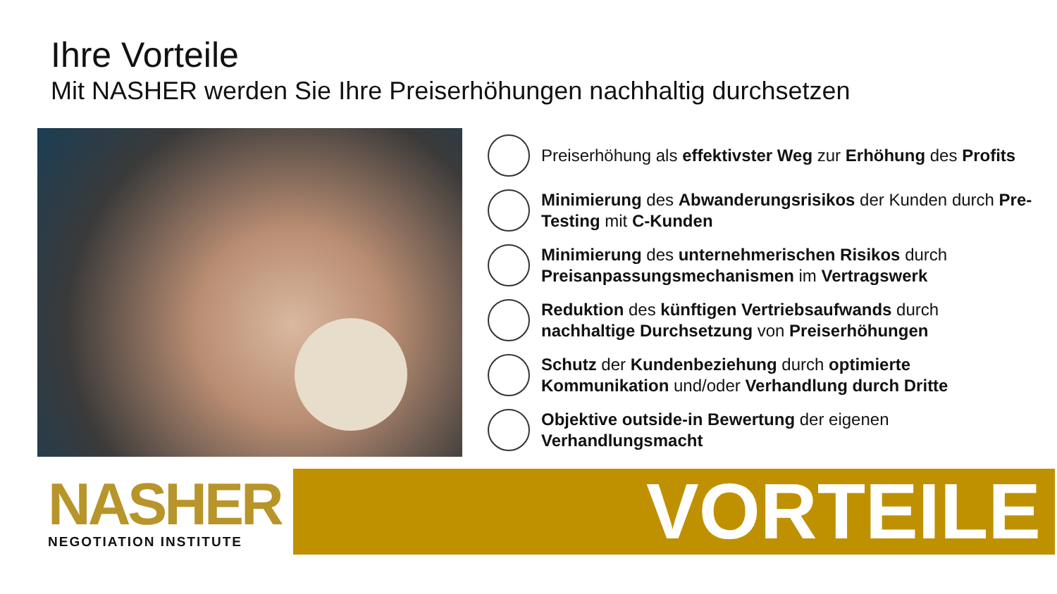Ihre Vorteile
Mit NASHER werden Sie Ihre Preiserhöhungen nachhaltig durchsetzen
Preiserhöhung als effektivster Weg zur Erhöhung des Profits
Minimierung des Abwanderungsrisikos der Kunden durch Pre-Testing mit C-Kunden
Minimierung des unternehmerischen Risikos durch Preisanpassungsmechanismen im Vertragswerk
Reduktion des künftigen Vertriebsaufwands durch nachhaltige Durchsetzung von Preiserhöhungen
Schutz der Kundenbeziehung durch optimierte Kommunikation und/oder Verhandlung durch Dritte
Objektive outside-in Bewertung der eigenen Verhandlungsmacht
NASHER
NEGOTIATION INSTITUTE
VORTEILE